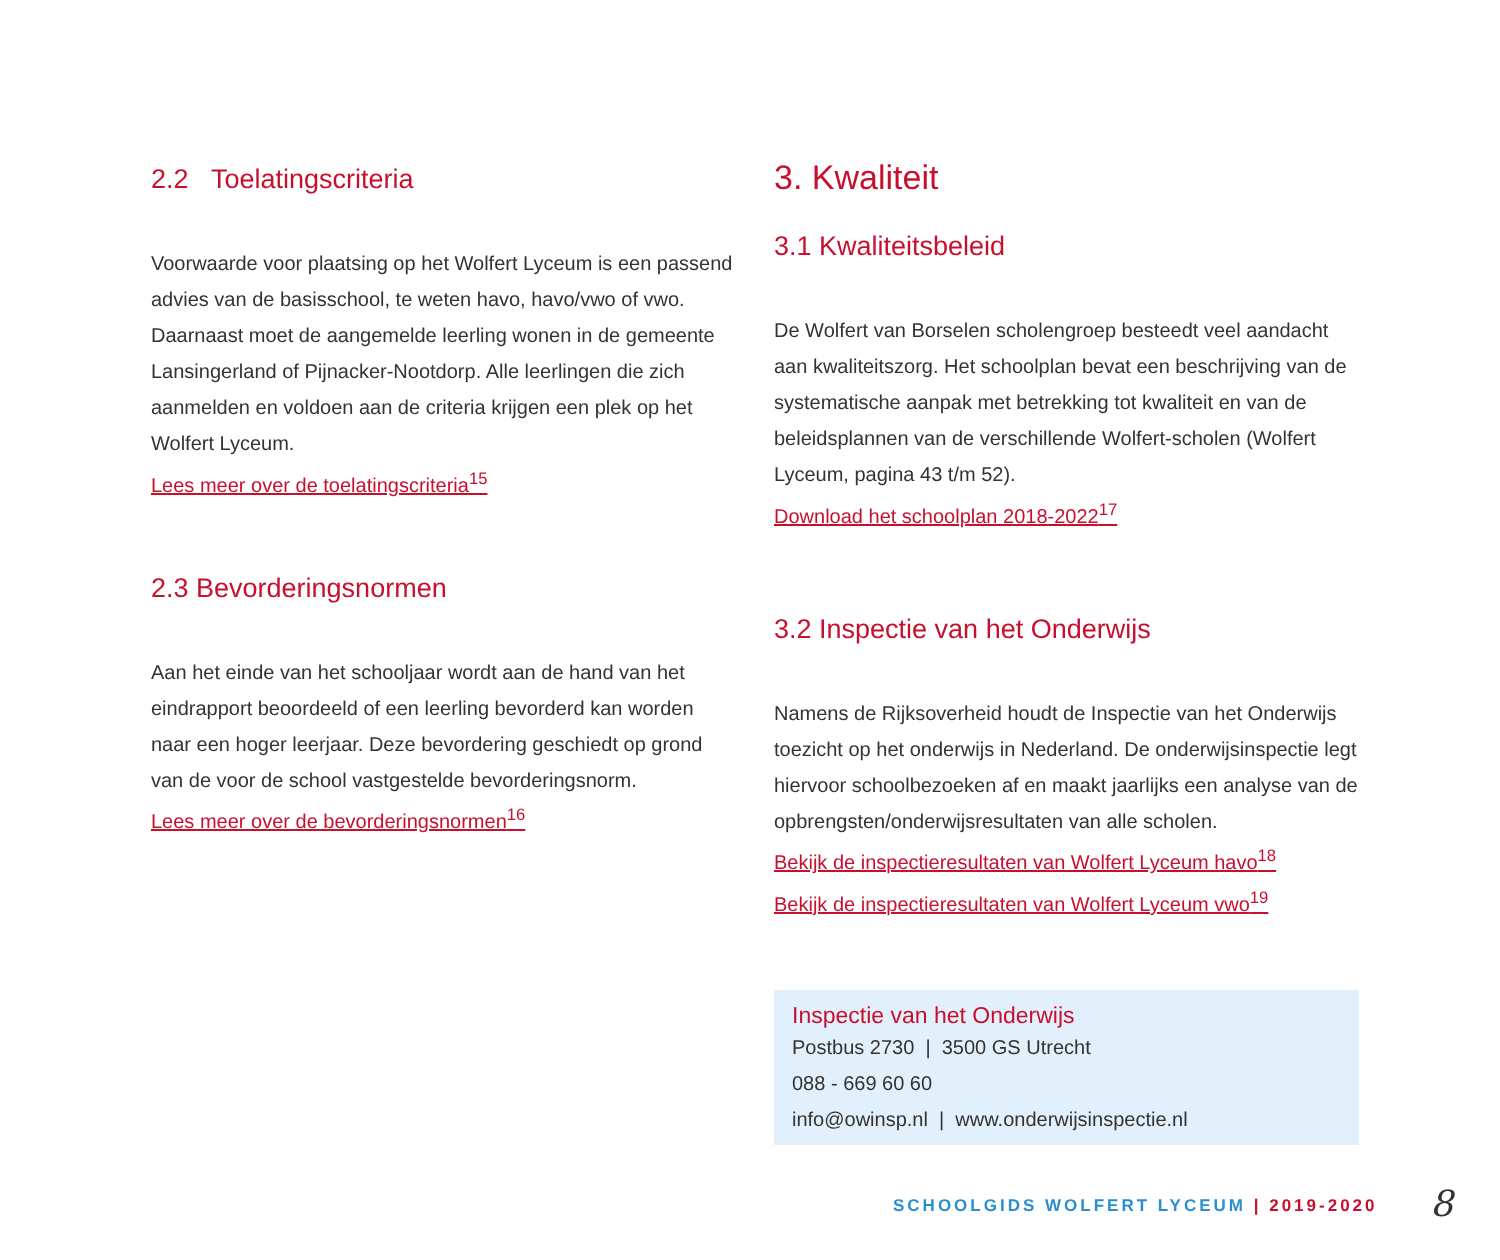2.2 Toelatingscriteria
Voorwaarde voor plaatsing op het Wolfert Lyceum is een passend advies van de basisschool, te weten havo, havo/vwo of vwo. Daarnaast moet de aangemelde leerling wonen in de gemeente Lansingerland of Pijnacker-Nootdorp. Alle leerlingen die zich aanmelden en voldoen aan de criteria krijgen een plek op het Wolfert Lyceum.
Lees meer over de toelatingscriteria<sup>15</sup>
2.3 Bevorderingsnormen
Aan het einde van het schooljaar wordt aan de hand van het eindrapport beoordeeld of een leerling bevorderd kan worden naar een hoger leerjaar. Deze bevordering geschiedt op grond van de voor de school vastgestelde bevorderingsnorm.
Lees meer over de bevorderingsnormen<sup>16</sup>
3. Kwaliteit
3.1 Kwaliteitsbeleid
De Wolfert van Borselen scholengroep besteedt veel aandacht aan kwaliteitszorg. Het schoolplan bevat een beschrijving van de systematische aanpak met betrekking tot kwaliteit en van de beleidsplannen van de verschillende Wolfert-scholen (Wolfert Lyceum, pagina 43 t/m 52).
Download het schoolplan 2018-2022<sup>17</sup>
3.2 Inspectie van het Onderwijs
Namens de Rijksoverheid houdt de Inspectie van het Onderwijs toezicht op het onderwijs in Nederland. De onderwijsinspectie legt hiervoor schoolbezoeken af en maakt jaarlijks een analyse van de opbrengsten/onderwijsresultaten van alle scholen.
Bekijk de inspectieresultaten van Wolfert Lyceum havo<sup>18</sup>
Bekijk de inspectieresultaten van Wolfert Lyceum vwo<sup>19</sup>
Inspectie van het Onderwijs
Postbus 2730 | 3500 GS Utrecht
088 - 669 60 60
info@owinsp.nl | www.onderwijsinspectie.nl
SCHOOLGIDS WOLFERT LYCEUM | 2019-2020
8